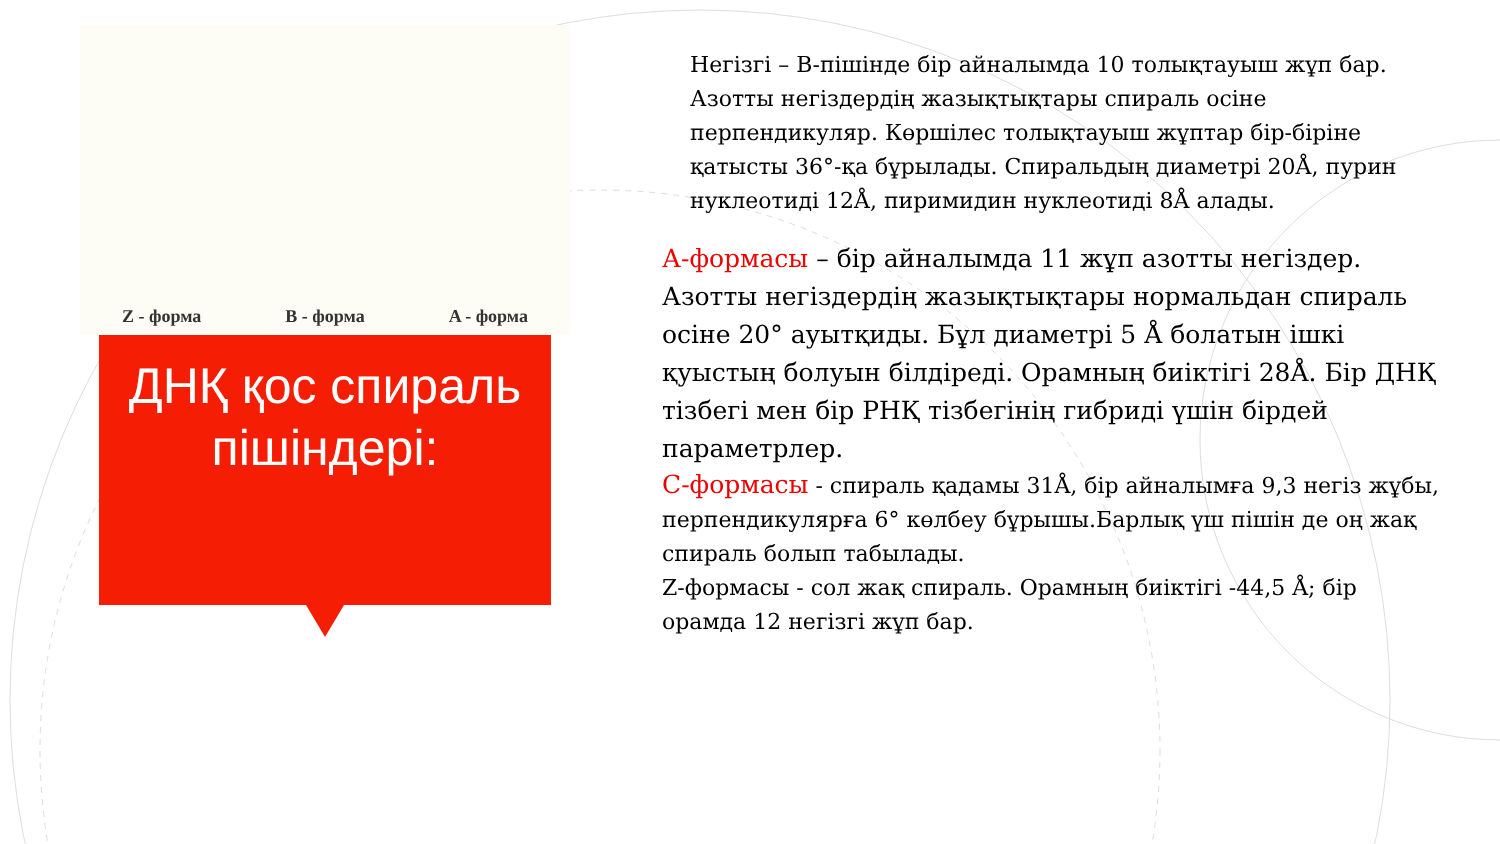Z - форма B - форма A - форма
ДНҚ қос спираль пішіндері:
Негізгі – В-пішінде бір айналымда 10 толықтауыш жұп бар. Азотты негіздердің жазықтықтары спираль осіне перпендикуляр. Көршілес толықтауыш жұптар бір-біріне қатысты 36°-қа бұрылады. Спиральдың диаметрі 20Å, пурин нуклеотиді 12Å, пиримидин нуклеотиді 8Å алады.
А-формасы – бір айналымда 11 жұп азотты негіздер. Азотты негіздердің жазықтықтары нормальдан спираль осіне 20° ауытқиды. Бұл диаметрі 5 Å болатын ішкі қуыстың болуын білдіреді. Орамның биіктігі 28Å. Бір ДНҚ тізбегі мен бір РНҚ тізбегінің гибриді үшін бірдей параметрлер.
С-формасы - спираль қадамы 31Å, бір айналымға 9,3 негіз жұбы, перпендикулярға 6° көлбеу бұрышы.Барлық үш пішін де оң жақ спираль болып табылады.
Z-формасы - сол жақ спираль. Орамның биіктігі -44,5 Å; бір орамда 12 негізгі жұп бар.